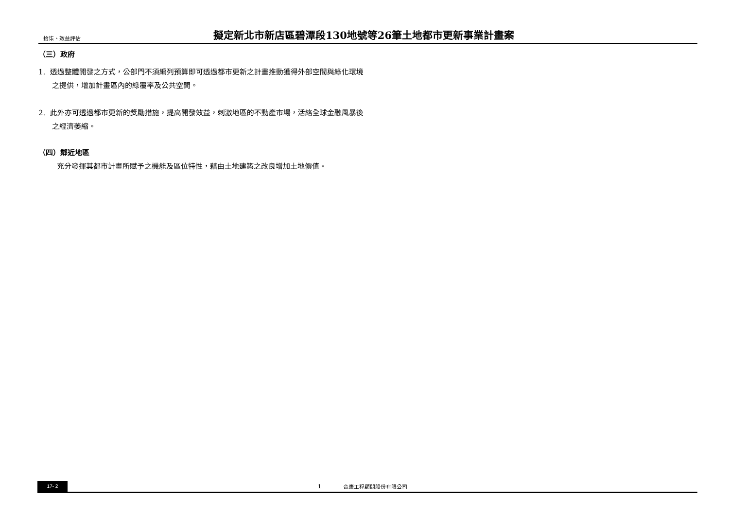拾柒、效益評估
擬定新北市新店區碧潭段130地號等26筆土地都市更新事業計畫案
（三）政府
1. 透過整體開發之方式，公部門不須編列預算即可透過都市更新之計畫推動獲得外部空間與綠化環境之提供，增加計畫區內的綠覆率及公共空間。
2. 此外亦可透過都市更新的獎勵措施，提高開發效益，刺激地區的不動產市場，活絡全球金融風暴後之經濟萎縮。
（四）鄰近地區
充分發揮其都市計畫所賦予之機能及區位特性，藉由土地建築之改良增加土地價值。
17- 2
1 合康工程顧問股份有限公司